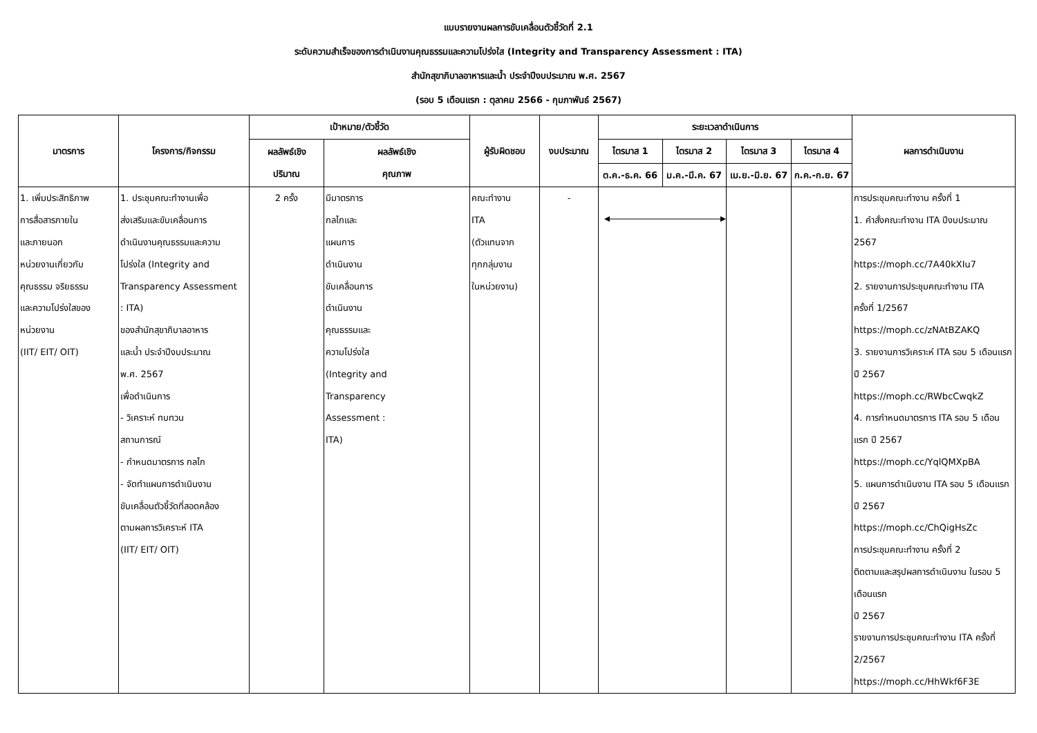แบบรายงานผลการขับเคลื่อนตัวชี้วัดที่ 2.1
ระดับความสำเร็จของการดำเนินงานคุณธรรมและความโปร่งใส (Integrity and Transparency Assessment : ITA)
สำนักสุขาภิบาลอาหารและน้ำ ประจำปีงบประมาณ พ.ศ. 2567
(รอบ 5 เดือนแรก : ตุลาคม 2566 - กุมภาพันธ์ 2567)
| มาตรการ | โครงการ/กิจกรรม | เป้าหมาย/ตัวชี้วัด | | ผู้รับผิดชอบ | งบประมาณ | ระยะเวลาดำเนินการ | | | | ผลการดำเนินงาน |
| --- | --- | --- | --- | --- | --- | --- | --- | --- | --- | --- |
| | | ผลลัพธ์เชิง ปริมาณ | ผลลัพธ์เชิง คุณภาพ | | | ไตรมาส 1 | ไตรมาส 2 | ไตรมาส 3 | ไตรมาส 4 | |
| | | | | | | ต.ค.-ธ.ค. 66 | ม.ค.-มี.ค. 67 | เม.ย.-มิ.ย. 67 | ก.ค.-ก.ย. 67 | |
| 1. เพิ่มประสิทธิภาพ การสื่อสารภายใน และภายนอก หน่วยงานเกี่ยวกับ คุณธรรม จริยธรรม และความโปร่งใสของ หน่วยงาน (IIT/ EIT/ OIT) | 1. ประชุมคณะทำงานเพื่อ ส่งเสริมและขับเคลื่อนการ ดำเนินงานคุณธรรมและความ โปร่งใส (Integrity and Transparency Assessment : ITA) ของสำนักสุขาภิบาลอาหาร และน้ำ ประจำปีงบประมาณ พ.ศ. 2567 เพื่อดำเนินการ - วิเคราะห์ ทบทวน สถานการณ์ - กำหนดมาตรการ กลไก - จัดทำแผนการดำเนินงาน ขับเคลื่อนตัวชี้วัดที่สอดคล้อง ตามผลการวิเคราะห์ ITA (IIT/ EIT/ OIT) | 2 ครั้ง | มีมาตรการ กลไกและ แผนการ ดำเนินงาน ขับเคลื่อนการ ดำเนินงาน คุณธรรมและ ความโปร่งใส (Integrity and Transparency Assessment : ITA) | คณะทำงาน ITA (ตัวแทนจาก ทุกกลุ่มงาน ในหน่วยงาน) | - | | | | | การประชุมคณะทำงาน ครั้งที่ 1 1. คำสั่งคณะทำงาน ITA ปีงบประมาณ 2567 https://moph.cc/7A40kXIu7 2. รายงานการประชุมคณะทำงาน ITA ครั้งที่ 1/2567 https://moph.cc/zNAtBZAKQ 3. รายงานการวิเคราะห์ ITA รอบ 5 เดือนแรก ปี 2567 https://moph.cc/RWbcCwqkZ 4. การกำหนดมาตรการ ITA รอบ 5 เดือนแรก ปี 2567 https://moph.cc/YqlQMXpBA 5. แผนการดำเนินงาน ITA รอบ 5 เดือนแรก ปี 2567 https://moph.cc/ChQigHsZc การประชุมคณะทำงาน ครั้งที่ 2 ติดตามและสรุปผลการดำเนินงาน ในรอบ 5 เดือนแรก ปี 2567 รายงานการประชุมคณะทำงาน ITA ครั้งที่ 2/2567 https://moph.cc/HhWkf6F3E |